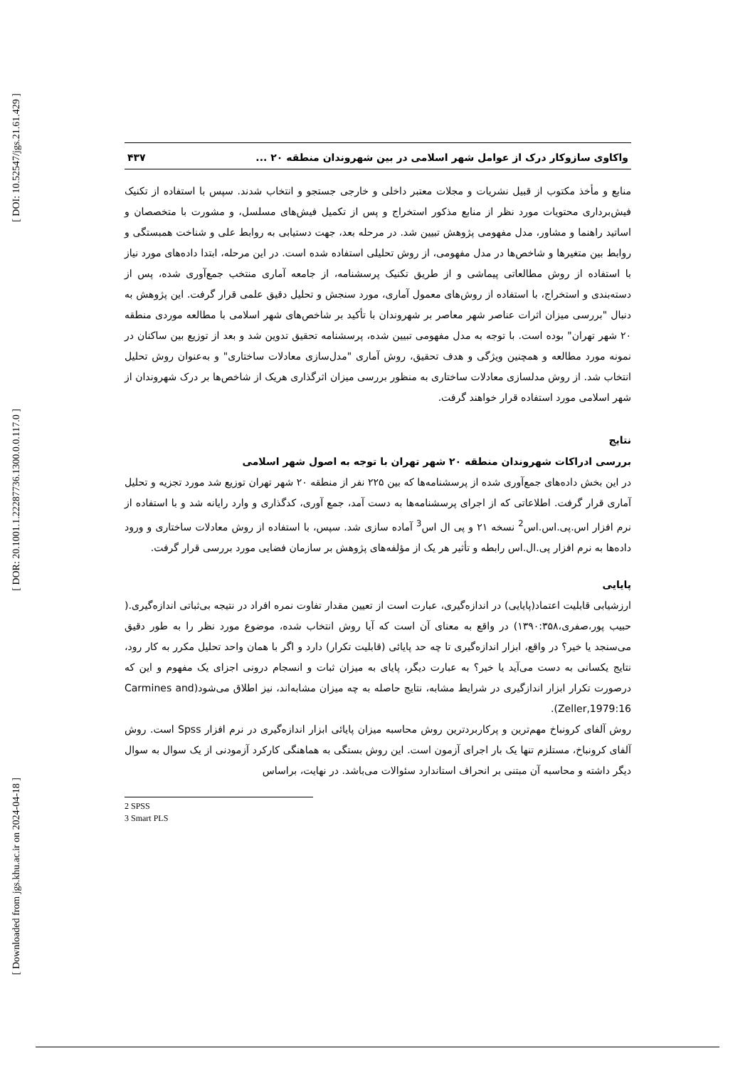[ DOI: 10.52547/jgs.21.61.429 ]
[ DOR: 20.1001.1.22287736.1300.0.0.117.0 ]
[ Downloaded from jgs.khu.ac.ir on 2024-04-18 ]
واکاوی سازوکار درک از عوامل شهر اسلامی در بین شهروندان منطقه ۲۰ ... ۴۳۷
منابع و مأخذ مکتوب از قبیل نشریات و مجلات معتبر داخلی و خارجی جستجو و انتخاب شدند. سپس با استفاده از تکنیک فیش‌برداری محتویات مورد نظر از منابع مذکور استخراج و پس از تکمیل فیش‌های مسلسل، و مشورت با متخصصان و اساتید راهنما و مشاور، مدل مفهومی پژوهش تبیین شد. در مرحله بعد، جهت دستیابی به روابط علی و شناخت همبستگی و روابط بین متغیرها و شاخص‌ها در مدل مفهومی، از روش تحلیلی استفاده شده است. در این مرحله، ابتدا داده‌های مورد نیاز با استفاده از روش مطالعاتی پیماشی و از طریق تکنیک پرسشنامه، از جامعه آماری منتخب جمع‌آوری شده، پس از دسته‌بندی و استخراج، با استفاده از روش‌های معمول آماری، مورد سنجش و تحلیل دقیق علمی قرار گرفت. این پژوهش به دنبال "بررسی میزان اثرات عناصر شهر معاصر بر شهروندان با تأکید بر شاخص‌های شهر اسلامی با مطالعه موردی منطقه ۲۰ شهر تهران" بوده است. با توجه به مدل مفهومی تبیین شده، پرسشنامه تحقیق تدوین شد و بعد از توزیع بین ساکنان در نمونه مورد مطالعه و همچنین ویژگی و هدف تحقیق، روش آماری "مدل‌سازی معادلات ساختاری" و به‌عنوان روش تحلیل انتخاب شد. از روش مدلسازی معادلات ساختاری به منظور بررسی میزان اثرگذاری هریک از شاخص‌ها بر درک شهروندان از شهر اسلامی مورد استفاده قرار خواهند گرفت.
نتایج
بررسی ادراکات شهروندان منطقه ۲۰ شهر تهران با توجه به اصول شهر اسلامی
در این بخش داده‌های جمع‌آوری شده از پرسشنامه‌ها که بین ۲۲۵ نفر از منطقه ۲۰ شهر تهران توزیع شد مورد تجزیه و تحلیل آماری قرار گرفت. اطلاعاتی که از اجرای پرسشنامه‌ها به دست آمد، جمع آوری، کدگذاری و وارد رایانه شد و با استفاده از نرم افزار اس.پی.اس.اس<sup>2</sup> نسخه ۲۱ و پی ال اس<sup>3</sup> آماده سازی شد. سپس، با استفاده از روش معادلات ساختاری و ورود داده‌ها به نرم افزار پی.ال.اس رابطه و تأثیر هر یک از مؤلفه‌های پژوهش بر سازمان فضایی مورد بررسی قرار گرفت.
پایایی
ارزشیابی قابلیت اعتماد(پایایی) در اندازه‌گیری، عبارت است از تعیین مقدار تفاوت نمره افراد در نتیجه بی‌ثباتی اندازه‌گیری.( حبیب پور،صفری،۱۳۹۰:۳۵۸) در واقع به معنای آن است که آیا روش انتخاب شده، موضوع مورد نظر را به طور دقیق می‌سنجد یا خیر؟ در واقع، ابزار اندازه‌گیری تا چه حد پایائی (قابلیت تکرار) دارد و اگر با همان واحد تحلیل مکرر به کار رود، نتایج یکسانی به دست می‌آید یا خیر؟ به عبارت دیگر، پایای به میزان ثبات و انسجام درونی اجزای یک مفهوم و این که درصورت تکرار ابزار اندازگیری در شرایط مشابه، نتایج حاصله به چه میزان مشابه‌اند، نیز اطلاق می‌شود(Carmines and Zeller,1979:16).
روش آلفای کرونباخ مهم‌ترین و پرکاربردترین روش محاسبه میزان پایائی ابزار اندازه‌گیری در نرم افزار Spss است. روش آلفای کرونباخ، مستلزم تنها یک بار اجرای آزمون است. این روش بستگی به هماهنگی کارکرد آزمودنی از یک سوال به سوال دیگر داشته و محاسبه آن مبتنی بر انحراف استاندارد سئوالات می‌باشد. در نهایت، براساس
2 SPSS
3 Smart PLS